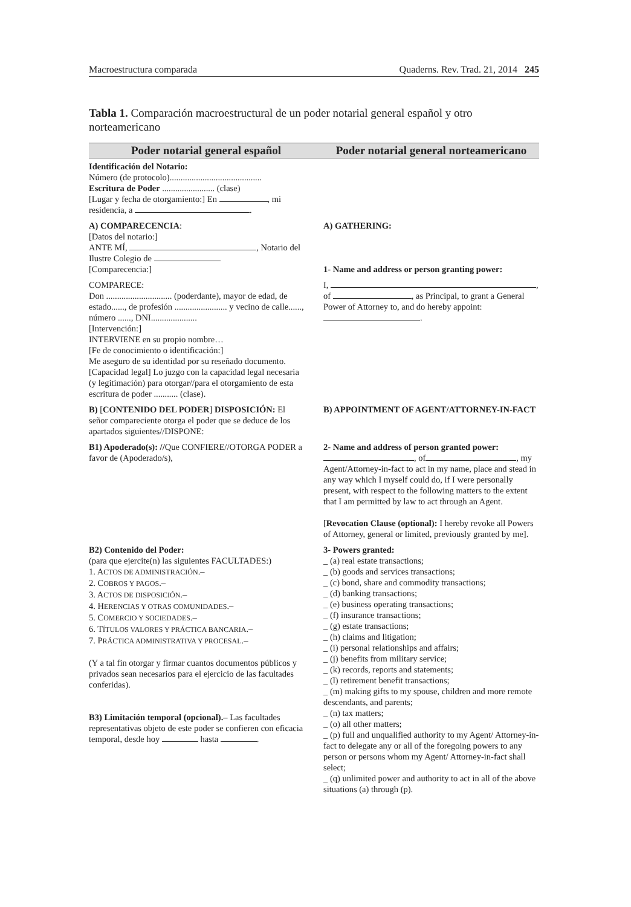Macroestructura comparada Quaderns. Rev. Trad. 21, 2014 245
Tabla 1. Comparación macroestructural de un poder notarial general español y otro norteamericano
| Poder notarial general español | Poder notarial general norteamericano |
| --- | --- |
| Identificación del Notario: Número (de protocolo).......................................... Escritura de Poder ........................ (clase) [Lugar y fecha de otorgamiento:] En , mi residencia, a . | |
| A) COMPARECENCIA : [Datos del notario:] ANTE MÍ, , Notario del Ilustre Colegio de [Comparecencia:] | A) GATHERING: 1- Name and address or person granting power: |
| COMPARECE: Don .............................. (poderdante), mayor de edad, de estado......, de profesión ........................ y vecino de calle......, número ......, DNI..................... [Intervención:] INTERVIENE en su propio nombre… [Fe de conocimiento o identificación:] Me aseguro de su identidad por su reseñado documento. [Capacidad legal] Lo juzgo con la capacidad legal necesaria (y legitimación) para otorgar//para el otorgamiento de esta escritura de poder ........... (clase). | I, , of , as Principal, to grant a General Power of Attorney to, and do hereby appoint: . |
| B) [ CONTENIDO DEL PODER ] DISPOSICIÓN: El señor compareciente otorga el poder que se deduce de los apartados siguientes//DISPONE: | B) APPOINTMENT OF AGENT/ATTORNEY-IN-FACT |
| B1) Apoderado(s): // Que CONFIERE//OTORGA PODER a favor de (Apoderado/s), | 2- Name and address of person granted power: , of , my Agent/Attorney-in-fact to act in my name, place and stead in any way which I myself could do, if I were personally present, with respect to the following matters to the extent that I am permitted by law to act through an Agent. [ Revocation Clause (optional): I hereby revoke all Powers of Attorney, general or limited, previously granted by me]. |
| B2) Contenido del Poder: (para que ejercite(n) las siguientes FACULTADES:) 1. A CTOS DE ADMINISTRACIÓN .– 2. C OBROS Y PAGOS .– 3. A CTOS DE DISPOSICIÓN .– 4. H ERENCIAS Y OTRAS COMUNIDADES .– 5. C OMERCIO Y SOCIEDADES .– 6. T ÍTULOS VALORES Y PRÁCTICA BANCARIA .– 7. P RÁCTICA ADMINISTRATIVA Y PROCESAL .– (Y a tal fin otorgar y firmar cuantos documentos públicos y privados sean necesarios para el ejercicio de las facultades conferidas). B3) Limitación temporal (opcional).– Las facultades representativas objeto de este poder se confieren con eficacia temporal, desde hoy hasta . | 3- Powers granted: _ (a) real estate transactions; _ (b) goods and services transactions; _ (c) bond, share and commodity transactions; _ (d) banking transactions; _ (e) business operating transactions; _ (f) insurance transactions; _ (g) estate transactions; _ (h) claims and litigation; _ (i) personal relationships and affairs; _ (j) benefits from military service; _ (k) records, reports and statements; _ (l) retirement benefit transactions; _ (m) making gifts to my spouse, children and more remote descendants, and parents; _ (n) tax matters; _ (o) all other matters; _ (p) full and unqualified authority to my Agent/ Attorney-in-fact to delegate any or all of the foregoing powers to any person or persons whom my Agent/ Attorney-in-fact shall select; _ (q) unlimited power and authority to act in all of the above situations (a) through (p). |